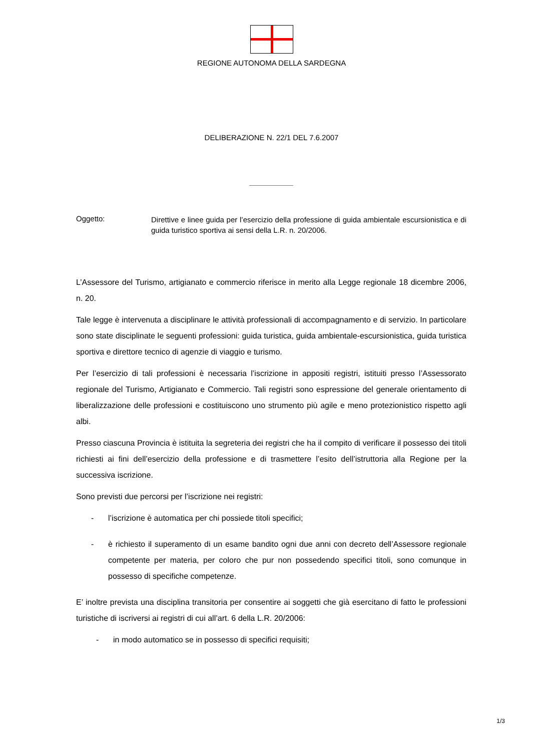REGIONE AUTONOMA DELLA SARDEGNA
DELIBERAZIONE N. 22/1 DEL 7.6.2007
Oggetto:
Direttive e linee guida per l’esercizio della professione di guida ambientale escursionistica e di guida turistico sportiva ai sensi della L.R. n. 20/2006.
L’Assessore del Turismo, artigianato e commercio riferisce in merito alla Legge regionale 18 dicembre 2006, n. 20.
Tale legge è intervenuta a disciplinare le attività professionali di accompagnamento e di servizio. In particolare sono state disciplinate le seguenti professioni: guida turistica, guida ambientale-escursionistica, guida turistica sportiva e direttore tecnico di agenzie di viaggio e turismo.
Per l’esercizio di tali professioni è necessaria l’iscrizione in appositi registri, istituiti presso l’Assessorato regionale del Turismo, Artigianato e Commercio. Tali registri sono espressione del generale orientamento di liberalizzazione delle professioni e costituiscono uno strumento più agile e meno protezionistico rispetto agli albi.
Presso ciascuna Provincia è istituita la segreteria dei registri che ha il compito di verificare il possesso dei titoli richiesti ai fini dell’esercizio della professione e di trasmettere l’esito dell’istruttoria alla Regione per la successiva iscrizione.
Sono previsti due percorsi per l’iscrizione nei registri:
- l’iscrizione è automatica per chi possiede titoli specifici;
- è richiesto il superamento di un esame bandito ogni due anni con decreto dell’Assessore regionale competente per materia, per coloro che pur non possedendo specifici titoli, sono comunque in possesso di specifiche competenze.
E’ inoltre prevista una disciplina transitoria per consentire ai soggetti che già esercitano di fatto le professioni turistiche di iscriversi ai registri di cui all’art. 6 della L.R. 20/2006:
- in modo automatico se in possesso di specifici requisiti;
1/3